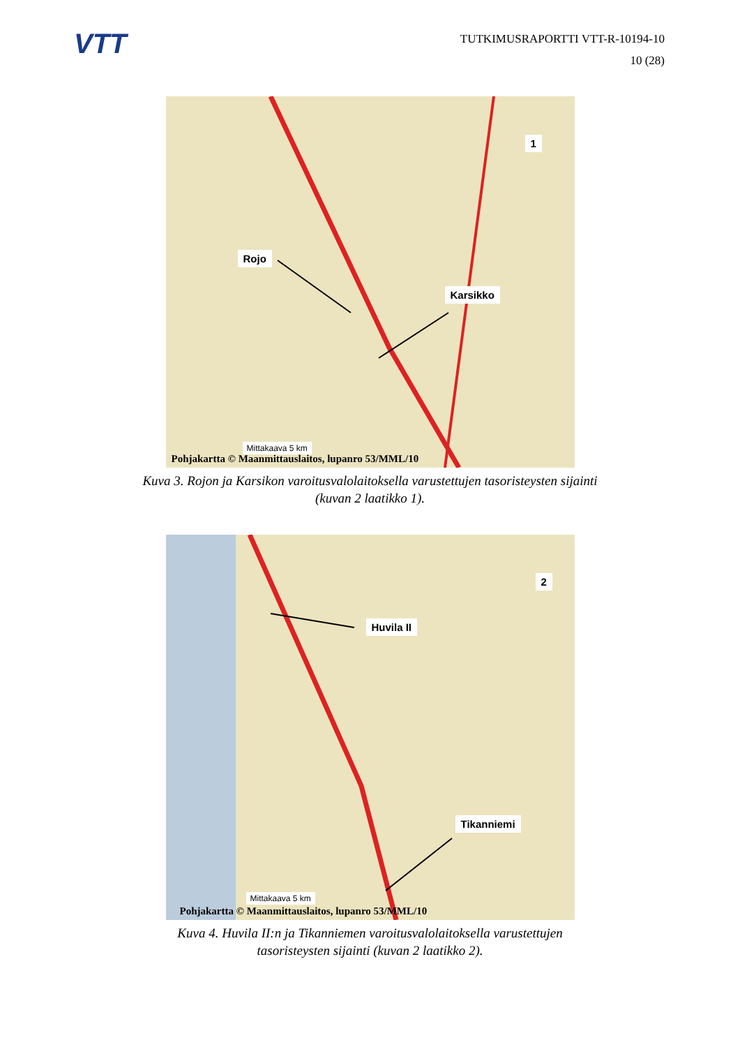VTT
TUTKIMUSRAPORTTI VTT-R-10194-10
10 (28)
1
Rojo
Karsikko
Mittakaava 5 km
Pohjakartta © Maanmittauslaitos, lupanro 53/MML/10
Kuva 3. Rojon ja Karsikon varoitusvalolaitoksella varustettujen tasoristeysten sijainti (kuvan 2 laatikko 1).
2
Huvila II
Tikanniemi
Mittakaava 5 km
Pohjakartta © Maanmittauslaitos, lupanro 53/MML/10
Kuva 4. Huvila II:n ja Tikanniemen varoitusvalolaitoksella varustettujen tasoristeysten sijainti (kuvan 2 laatikko 2).